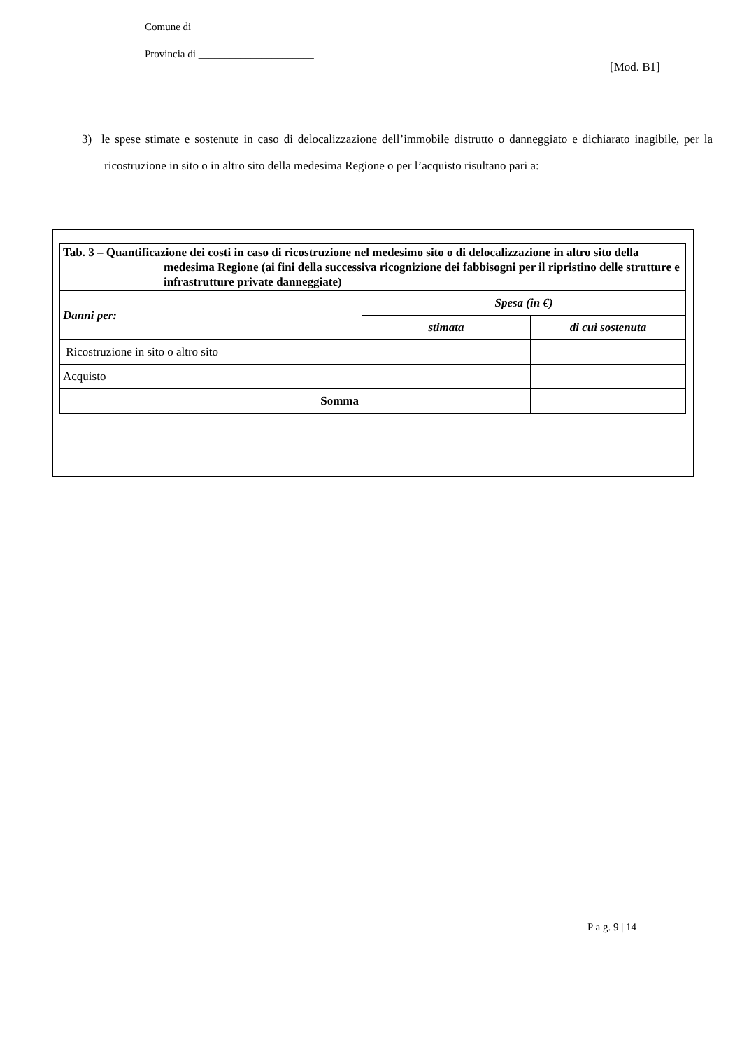Comune di ______________________
Provincia di ______________________
[Mod. B1]
3) le spese stimate e sostenute in caso di delocalizzazione dell’immobile distrutto o danneggiato e dichiarato inagibile, per la ricostruzione in sito o in altro sito della medesima Regione o per l’acquisto risultano pari a:
| Tab. 3 – Quantificazione dei costi in caso di ricostruzione nel medesimo sito o di delocalizzazione in altro sito della medesima Regione (ai fini della successiva ricognizione dei fabbisogni per il ripristino delle strutture e infrastrutture private danneggiate) | | |
| --- | --- | --- |
| Danni per: | Spesa (in €) | |
| | stimata | di cui sostenuta |
| Ricostruzione in sito o altro sito | | |
| Acquisto | | |
| Somma | | |
P a g. 9 | 14